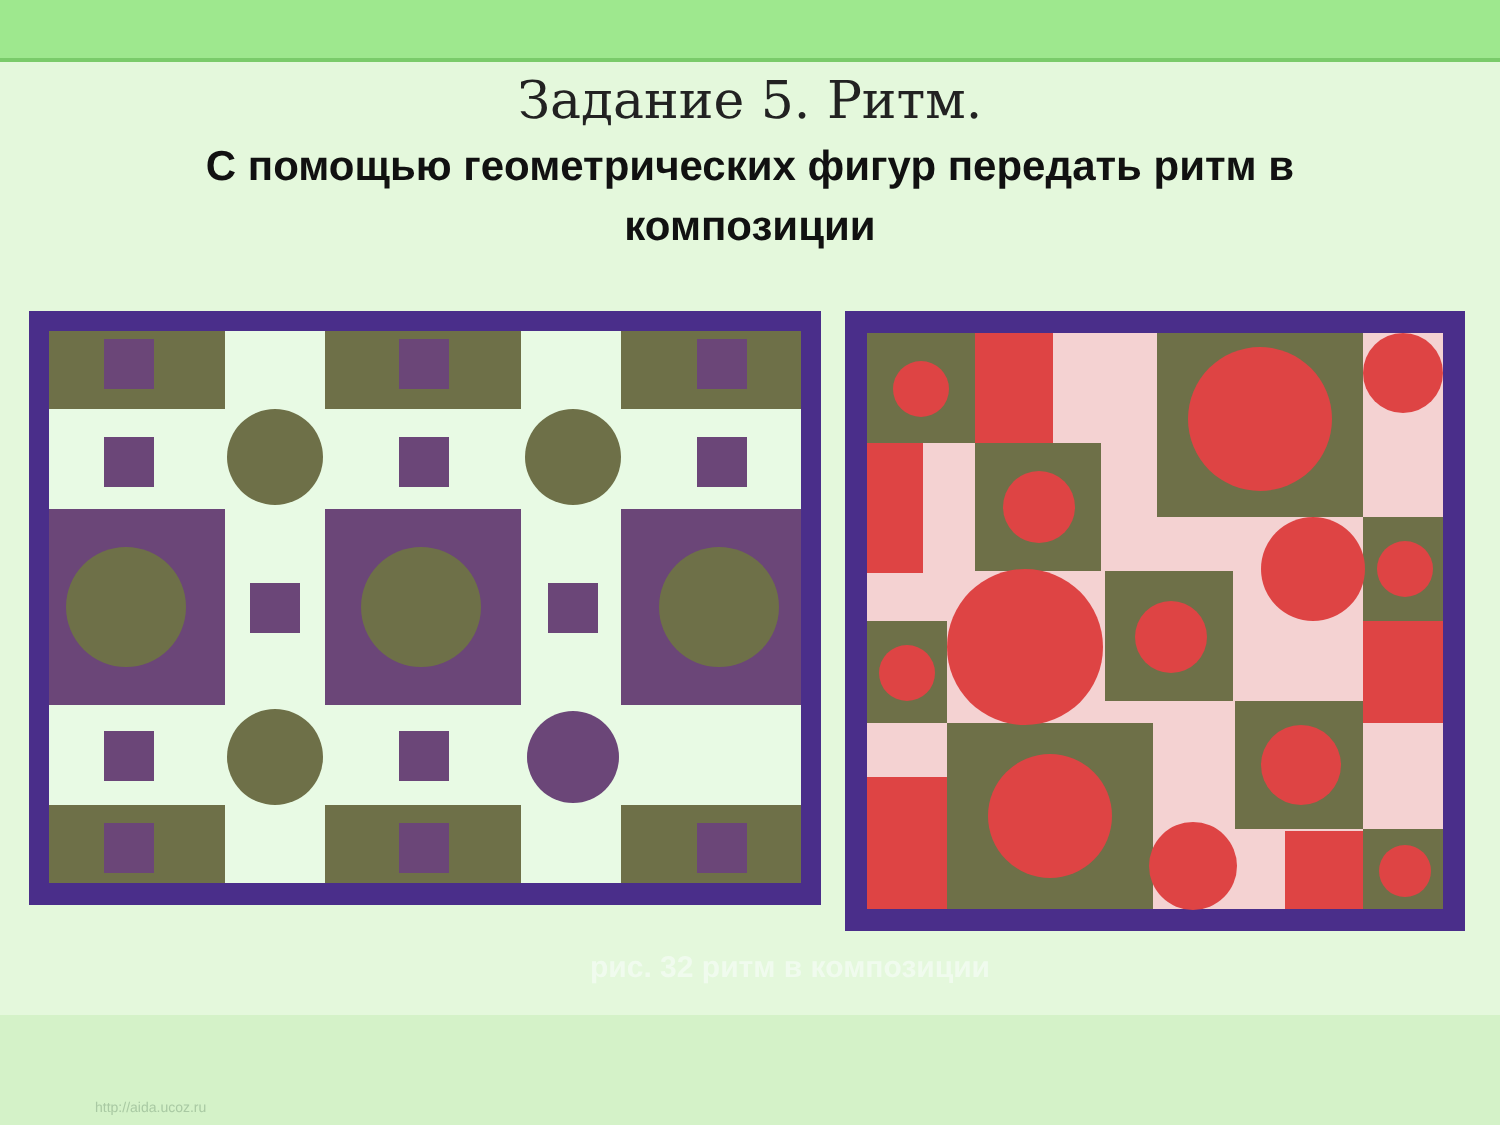Задание 5. Ритм.
С помощью геометрических фигур передать ритм в композиции
рис. 32 ритм в композиции
http://aida.ucoz.ru